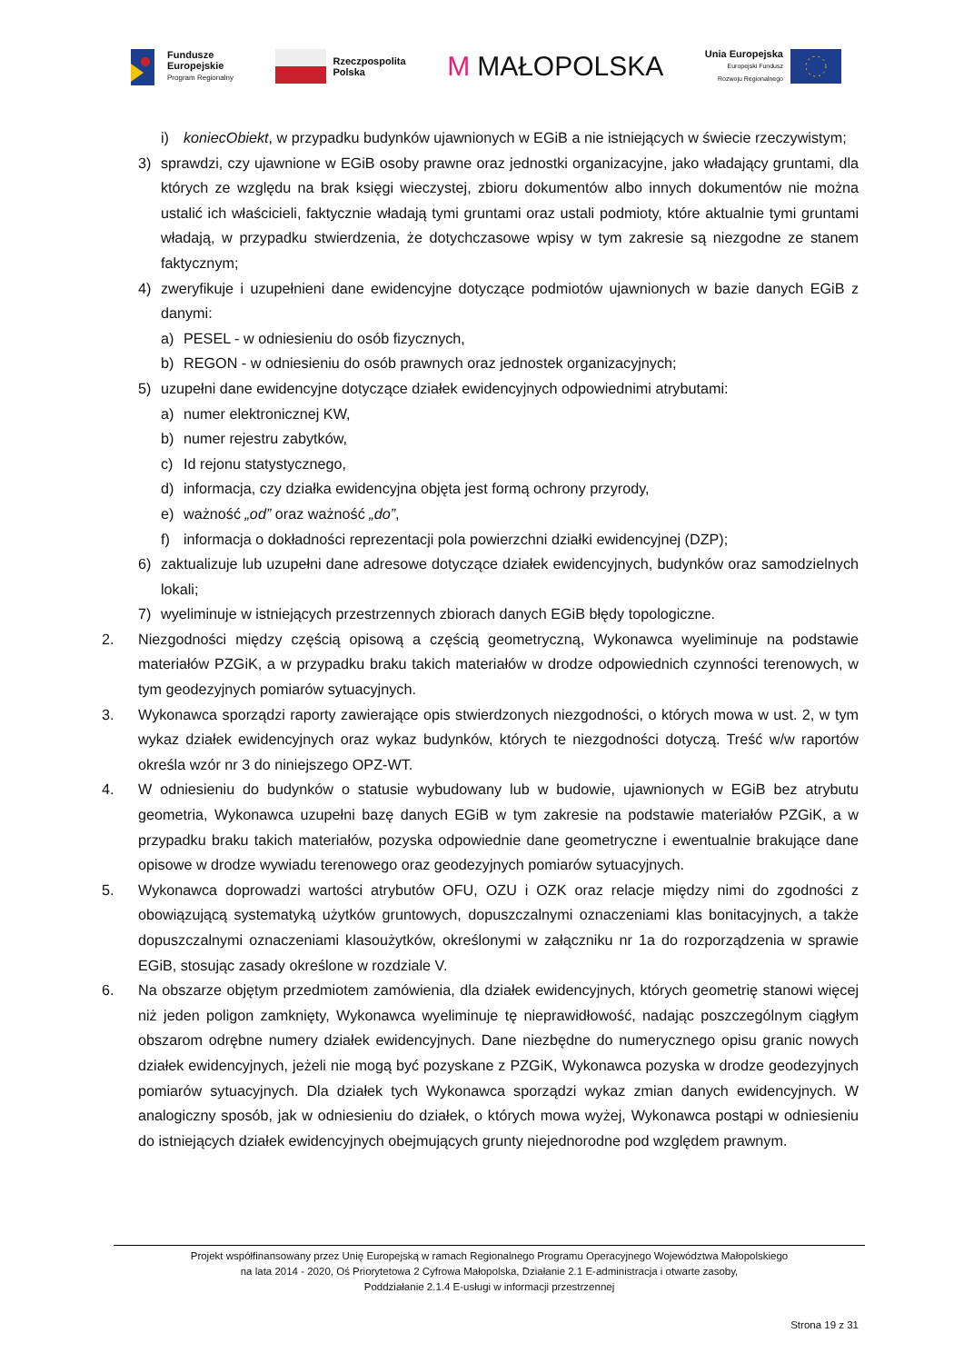Fundusze
Europejskie
Program Regionalny
Rzeczpospolita
Polska
M MAŁOPOLSKA
Unia Europejska
Europejski Fundusz
Rozwoju Regionalnego
i) koniecObiekt, w przypadku budynków ujawnionych w EGiB a nie istniejących w świecie rzeczywistym;
3) sprawdzi, czy ujawnione w EGiB osoby prawne oraz jednostki organizacyjne, jako władający gruntami, dla których ze względu na brak księgi wieczystej, zbioru dokumentów albo innych dokumentów nie można ustalić ich właścicieli, faktycznie władają tymi gruntami oraz ustali podmioty, które aktualnie tymi gruntami władają, w przypadku stwierdzenia, że dotychczasowe wpisy w tym zakresie są niezgodne ze stanem faktycznym;
4) zweryfikuje i uzupełnieni dane ewidencyjne dotyczące podmiotów ujawnionych w bazie danych EGiB z danymi:
a) PESEL - w odniesieniu do osób fizycznych,
b) REGON - w odniesieniu do osób prawnych oraz jednostek organizacyjnych;
5) uzupełni dane ewidencyjne dotyczące działek ewidencyjnych odpowiednimi atrybutami:
a) numer elektronicznej KW,
b) numer rejestru zabytków,
c) Id rejonu statystycznego,
d) informacja, czy działka ewidencyjna objęta jest formą ochrony przyrody,
e) ważność „od” oraz ważność „do”,
f) informacja o dokładności reprezentacji pola powierzchni działki ewidencyjnej (DZP);
6) zaktualizuje lub uzupełni dane adresowe dotyczące działek ewidencyjnych, budynków oraz samodzielnych lokali;
7) wyeliminuje w istniejących przestrzennych zbiorach danych EGiB błędy topologiczne.
2. Niezgodności między częścią opisową a częścią geometryczną, Wykonawca wyeliminuje na podstawie materiałów PZGiK, a w przypadku braku takich materiałów w drodze odpowiednich czynności terenowych, w tym geodezyjnych pomiarów sytuacyjnych.
3. Wykonawca sporządzi raporty zawierające opis stwierdzonych niezgodności, o których mowa w ust. 2, w tym wykaz działek ewidencyjnych oraz wykaz budynków, których te niezgodności dotyczą. Treść w/w raportów określa wzór nr 3 do niniejszego OPZ-WT.
4. W odniesieniu do budynków o statusie wybudowany lub w budowie, ujawnionych w EGiB bez atrybutu geometria, Wykonawca uzupełni bazę danych EGiB w tym zakresie na podstawie materiałów PZGiK, a w przypadku braku takich materiałów, pozyska odpowiednie dane geometryczne i ewentualnie brakujące dane opisowe w drodze wywiadu terenowego oraz geodezyjnych pomiarów sytuacyjnych.
5. Wykonawca doprowadzi wartości atrybutów OFU, OZU i OZK oraz relacje między nimi do zgodności z obowiązującą systematyką użytków gruntowych, dopuszczalnymi oznaczeniami klas bonitacyjnych, a także dopuszczalnymi oznaczeniami klasoużytków, określonymi w załączniku nr 1a do rozporządzenia w sprawie EGiB, stosując zasady określone w rozdziale V.
6. Na obszarze objętym przedmiotem zamówienia, dla działek ewidencyjnych, których geometrię stanowi więcej niż jeden poligon zamknięty, Wykonawca wyeliminuje tę nieprawidłowość, nadając poszczególnym ciągłym obszarom odrębne numery działek ewidencyjnych. Dane niezbędne do numerycznego opisu granic nowych działek ewidencyjnych, jeżeli nie mogą być pozyskane z PZGiK, Wykonawca pozyska w drodze geodezyjnych pomiarów sytuacyjnych. Dla działek tych Wykonawca sporządzi wykaz zmian danych ewidencyjnych. W analogiczny sposób, jak w odniesieniu do działek, o których mowa wyżej, Wykonawca postąpi w odniesieniu do istniejących działek ewidencyjnych obejmujących grunty niejednorodne pod względem prawnym.
Projekt współfinansowany przez Unię Europejską w ramach Regionalnego Programu Operacyjnego Województwa Małopolskiego
na lata 2014 - 2020, Oś Priorytetowa 2 Cyfrowa Małopolska, Działanie 2.1 E-administracja i otwarte zasoby,
Poddziałanie 2.1.4 E-usługi w informacji przestrzennej
Strona 19 z 31